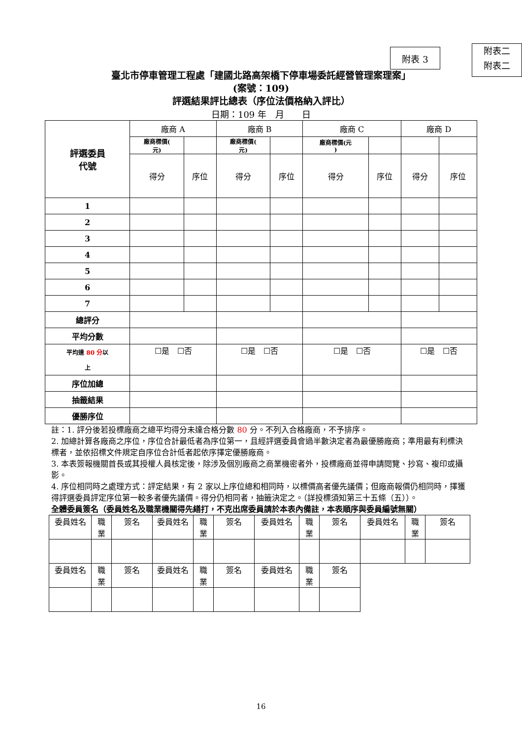附表 3
附表二
附表二
臺北市停車管理工程處「建國北路高架橋下停車場委託經營管理案理案」
(案號：109)
評選結果評比總表（序位法價格納入評比）
日期：109 年　月　　日
| 評選委員 代號 | 廠商 A | | 廠商 B | | 廠商 C | | 廠商 D | |
| | 廠商標價( 元) | | 廠商標價( 元) | | 廠商標價(元 ) | | | |
| | 得分 | 序位 | 得分 | 序位 | 得分 | 序位 | 得分 | 序位 |
| 1 | | | | | | | | |
| 2 | | | | | | | | |
| 3 | | | | | | | | |
| 4 | | | | | | | | |
| 5 | | | | | | | | |
| 6 | | | | | | | | |
| 7 | | | | | | | | |
| 總評分 | | | | | | | | |
| 平均分數 | | | | | | | | |
| 平均達 80 分 以 上 | ☐是 ☐否 | | ☐是 ☐否 | | ☐是 ☐否 | | ☐是 ☐否 | |
| 序位加總 | | | | | | | | |
| 抽籤結果 | | | | | | | | |
| 優勝序位 | | | | | | | | |
註：1. 評分後若投標廠商之總平均得分未達合格分數 80 分。不列入合格廠商，不予排序。
2. 加總計算各廠商之序位，序位合計最低者為序位第一，且經評選委員會過半數決定者為最優勝廠商；準用最有利標決標者，並依招標文件規定自序位合計低者起依序擇定優勝廠商。
3. 本表簽報機關首長或其授權人員核定後，除涉及個別廠商之商業機密者外，投標廠商並得申請閱覽、抄寫、複印或攝影。
4. 序位相同時之處理方式：評定結果，有 2 家以上序位總和相同時，以標價高者優先議價；但廠商報價仍相同時，擇獲得評選委員評定序位第一較多者優先議價。得分仍相同者，抽籤決定之。（詳投標須知第三十五條（五））。
全體委員簽名（委員姓名及職業機關得先繕打，不克出席委員請於本表內備註，本表順序與委員編號無關）
| 委員姓名 | 職 業 | 簽名 | 委員姓名 | 職 業 | 簽名 | 委員姓名 | 職 業 | 簽名 | 委員姓名 | 職 業 | 簽名 |
| 委員姓名 | 職 業 | 簽名 | 委員姓名 | 職 業 | 簽名 | 委員姓名 | 職 業 | 簽名 | | | |
16